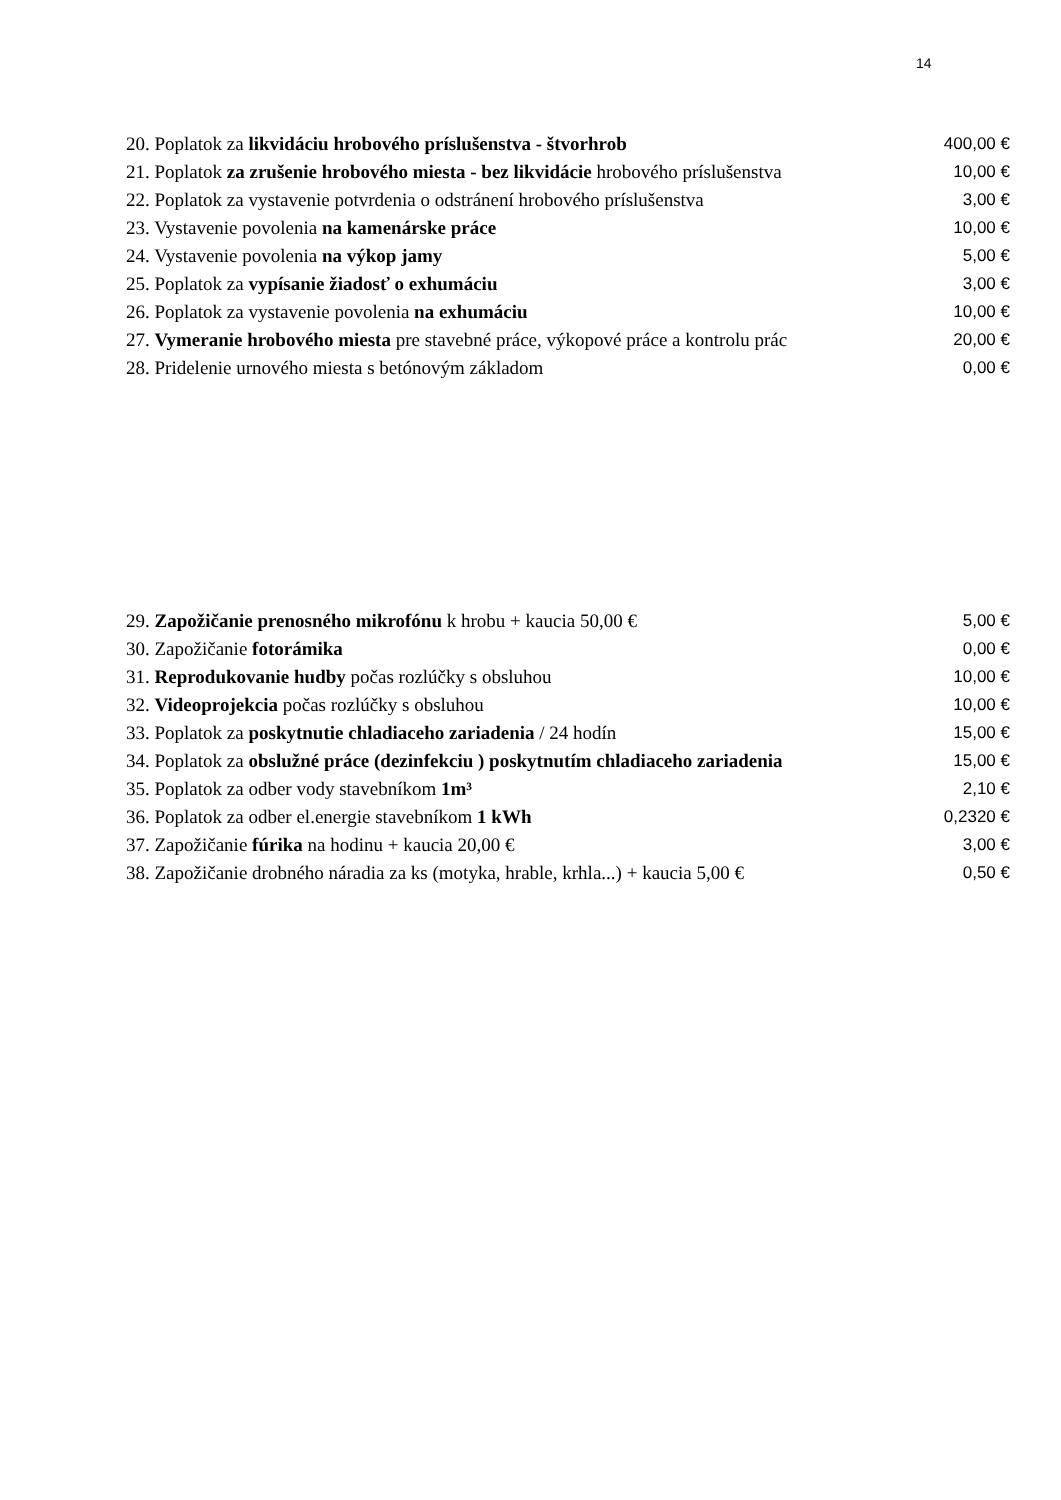14
| 20. Poplatok za likvidáciu hrobového príslušenstva - štvorhrob | 400,00 € |
| 21. Poplatok za zrušenie hrobového miesta - bez likvidácie hrobového príslušenstva | 10,00 € |
| 22. Poplatok za vystavenie potvrdenia o odstránení hrobového príslušenstva | 3,00 € |
| 23. Vystavenie povolenia na kamenárske práce | 10,00 € |
| 24. Vystavenie povolenia na výkop jamy | 5,00 € |
| 25. Poplatok za vypísanie žiadosť o exhumáciu | 3,00 € |
| 26. Poplatok za vystavenie povolenia na exhumáciu | 10,00 € |
| 27. Vymeranie hrobového miesta pre stavebné práce, výkopové práce a kontrolu prác | 20,00 € |
| 28. Pridelenie urnového miesta s betónovým základom | 0,00 € |
| 29. Zapožičanie prenosného mikrofónu k hrobu + kaucia 50,00 € | 5,00 € |
| 30. Zapožičanie fotorámika | 0,00 € |
| 31. Reprodukovanie hudby počas rozlúčky s obsluhou | 10,00 € |
| 32. Videoprojekcia počas rozlúčky s obsluhou | 10,00 € |
| 33. Poplatok za poskytnutie chladiaceho zariadenia / 24 hodín | 15,00 € |
| 34. Poplatok za obslužné práce (dezinfekciu ) poskytnutím chladiaceho zariadenia | 15,00 € |
| 35. Poplatok za odber vody stavebníkom 1m³ | 2,10 € |
| 36. Poplatok za odber el.energie stavebníkom 1 kWh | 0,2320 € |
| 37. Zapožičanie fúrika na hodinu + kaucia 20,00 € | 3,00 € |
| 38. Zapožičanie drobného náradia za ks (motyka, hrable, krhla...) + kaucia 5,00 € | 0,50 € |